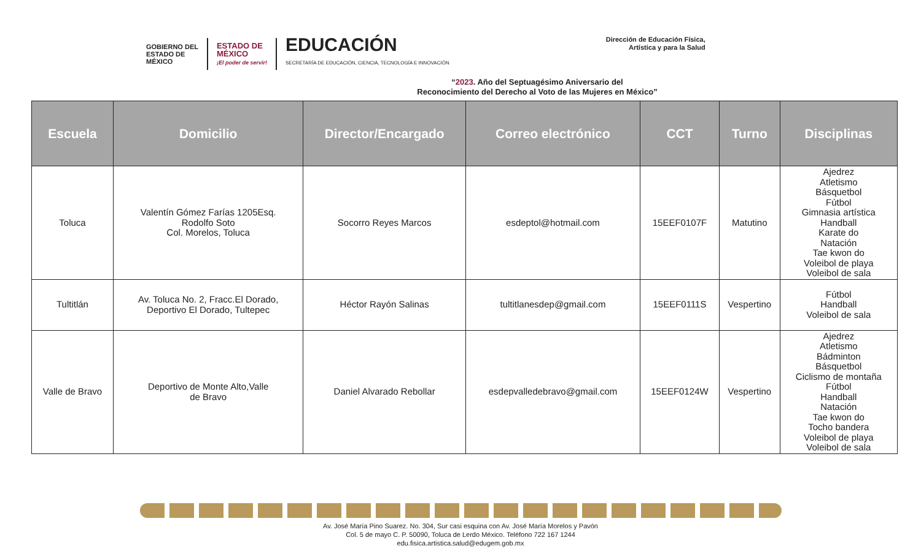GOBIERNO DEL
ESTADO DE
MÉXICO
ESTADO DE
MÉXICO
¡El poder de servir!
EDUCACIÓN
SECRETARÍA DE EDUCACIÓN, CIENCIA, TECNOLOGÍA E INNOVACIÓN
Dirección de Educación Física,
Artística y para la Salud
“2023. Año del Septuagésimo Aniversario del
Reconocimiento del Derecho al Voto de las Mujeres en México”
| Escuela | Domicilio | Director/Encargado | Correo electrónico | CCT | Turno | Disciplinas |
| --- | --- | --- | --- | --- | --- | --- |
| Toluca | Valentín Gómez Farías 1205Esq. Rodolfo Soto Col. Morelos, Toluca | Socorro Reyes Marcos | esdeptol@hotmail.com | 15EEF0107F | Matutino | Ajedrez Atletismo Básquetbol Fútbol Gimnasia artística Handball Karate do Natación Tae kwon do Voleibol de playa Voleibol de sala |
| Tultitlán | Av. Toluca No. 2, Fracc.El Dorado, Deportivo El Dorado, Tultepec | Héctor Rayón Salinas | tultitlanesdep@gmail.com | 15EEF0111S | Vespertino | Fútbol Handball Voleibol de sala |
| Valle de Bravo | Deportivo de Monte Alto,Valle de Bravo | Daniel Alvarado Rebollar | esdepvalledebravo@gmail.com | 15EEF0124W | Vespertino | Ajedrez Atletismo Bádminton Básquetbol Ciclismo de montaña Fútbol Handball Natación Tae kwon do Tocho bandera Voleibol de playa Voleibol de sala |
Av. José María Pino Suarez. No. 304, Sur casi esquina con Av. José María Morelos y Pavón
Col. 5 de mayo C. P. 50090, Toluca de Lerdo México. Teléfono 722 167 1244
edu.fisica.artistica.salud@edugem.gob.mx